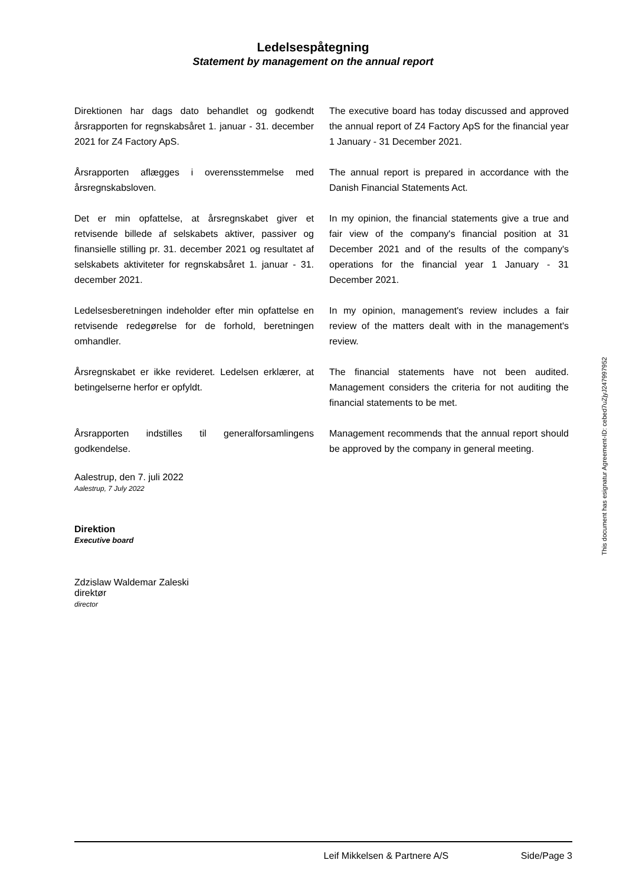Ledelsespåtegning
Statement by management on the annual report
Direktionen har dags dato behandlet og godkendt årsrapporten for regnskabsåret 1. januar - 31. december 2021 for Z4 Factory ApS.
The executive board has today discussed and approved the annual report of Z4 Factory ApS for the financial year 1 January - 31 December 2021.
Årsrapporten aflægges i overensstemmelse med årsregnskabsloven.
The annual report is prepared in accordance with the Danish Financial Statements Act.
Det er min opfattelse, at årsregnskabet giver et retvisende billede af selskabets aktiver, passiver og finansielle stilling pr. 31. december 2021 og resultatet af selskabets aktiviteter for regnskabsåret 1. januar - 31. december 2021.
In my opinion, the financial statements give a true and fair view of the company's financial position at 31 December 2021 and of the results of the company's operations for the financial year 1 January - 31 December 2021.
Ledelsesberetningen indeholder efter min opfattelse en retvisende redegørelse for de forhold, beretningen omhandler.
In my opinion, management's review includes a fair review of the matters dealt with in the management's review.
Årsregnskabet er ikke revideret. Ledelsen erklærer, at betingelserne herfor er opfyldt.
The financial statements have not been audited. Management considers the criteria for not auditing the financial statements to be met.
Årsrapporten indstilles til generalforsamlingens godkendelse.
Management recommends that the annual report should be approved by the company in general meeting.
Aalestrup, den 7. juli 2022
Aalestrup, 7 July 2022
Direktion
Executive board
Zdzislaw Waldemar Zaleski
direktør
director
This document has esignatur Agreement-ID: cebed7uZjyJ247997952
Leif Mikkelsen & Partnere A/S Side/Page 3